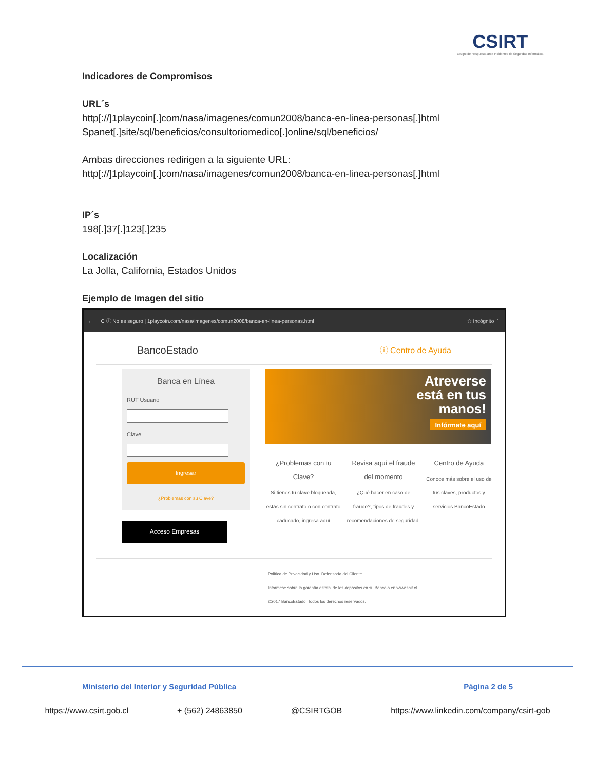CSIRT
Equipo de Respuesta ante Incidentes de Seguridad Informática
Indicadores de Compromisos
URL´s
http[://]1playcoin[.]com/nasa/imagenes/comun2008/banca-en-linea-personas[.]html
Spanet[.]site/sql/beneficios/consultoriomedico[.]online/sql/beneficios/
Ambas direcciones redirigen a la siguiente URL:
http[://]1playcoin[.]com/nasa/imagenes/comun2008/banca-en-linea-personas[.]html
IP´s
198[.]37[.]123[.]235
Localización
La Jolla, California, Estados Unidos
Ejemplo de Imagen del sitio
← → C ⓘ No es seguro | 1playcoin.com/nasa/imagenes/comun2008/banca-en-linea-personas.html ☆ Incógnito ⋮
BancoEstado ⓘ Centro de Ayuda
Banca en Línea
RUT UsuarioClave
Ingresar
¿Problemas con su Clave?
Acceso Empresas
Atreverse
está en tus
manos!
Infórmate aquí
¿Problemas con tu Clave?
Si tienes tu clave bloqueada, estás sin contrato o con contrato caducado, ingresa aquí
Revisa aquí el fraude del momento
¿Qué hacer en caso de fraude?, tipos de fraudes y recomendaciones de seguridad.
Centro de Ayuda
Conoce más sobre el uso de tus claves, productos y servicios BancoEstado
Política de Privacidad y Uso. Defensoría del Cliente.
Infórmese sobre la garantía estatal de los depósitos en su Banco o en www.sbif.cl
©2017 BancoEstado. Todos los derechos reservados.
Ministerio del Interior y Seguridad Pública Página 2 de 5
https://www.csirt.gob.cl + (562) 24863850 @CSIRTGOB https://www.linkedin.com/company/csirt-gob